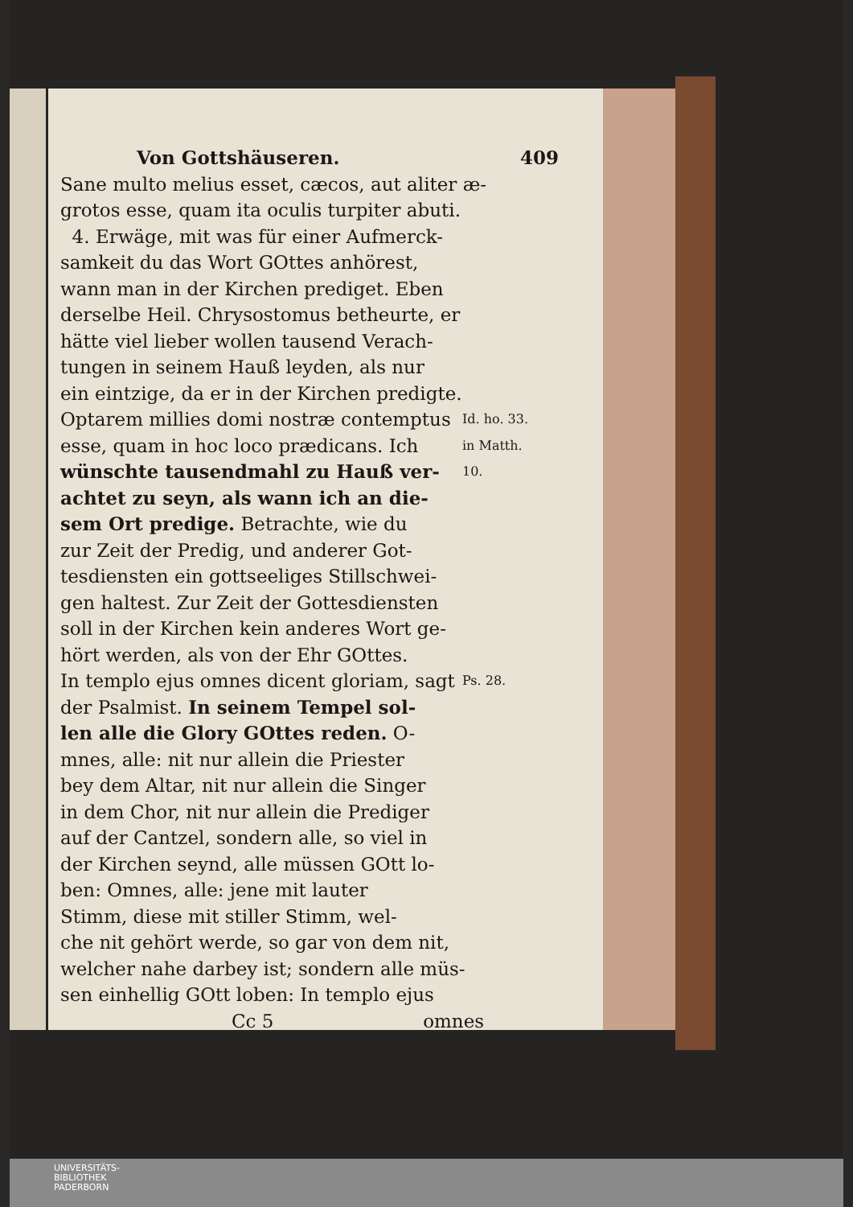Von Gottshäuseren. 409
Sane multo melius esset, cæcos, aut aliter æ-
grotos esse, quam ita oculis turpiter abuti.
4. Erwäge, mit was für einer Aufmerck-
samkeit du das Wort GOttes anhörest,
wann man in der Kirchen prediget. Eben
derselbe Heil. Chrysostomus betheurte, er
hätte viel lieber wollen tausend Verach-
tungen in seinem Hauß leyden, als nur
ein eintzige, da er in der Kirchen predigte.
Optarem millies domi nostræ contemptus Id. ho. 33.
esse, quam in hoc loco prædicans. Ich in Matth.
wünschte tausendmahl zu Hauß ver- 10.
achtet zu seyn, als wann ich an die-
sem Ort predige. Betrachte, wie du
zur Zeit der Predig, und anderer Got-
tesdiensten ein gottseeliges Stillschwei-
gen haltest. Zur Zeit der Gottesdiensten
soll in der Kirchen kein anderes Wort ge-
hört werden, als von der Ehr GOttes.
In templo ejus omnes dicent gloriam, sagt Ps. 28.
der Psalmist. In seinem Tempel sol-
len alle die Glory GOttes reden. O-
mnes, alle: nit nur allein die Priester
bey dem Altar, nit nur allein die Singer
in dem Chor, nit nur allein die Prediger
auf der Cantzel, sondern alle, so viel in
der Kirchen seynd, alle müssen GOtt lo-
ben: Omnes, alle: jene mit lauter
Stimm, diese mit stiller Stimm, wel-
che nit gehört werde, so gar von dem nit,
welcher nahe darbey ist; sondern alle müs-
sen einhellig GOtt loben: In templo ejus
Cc 5 omnes
UNIVERSITÄTS-
BIBLIOTHEK
PADERBORN